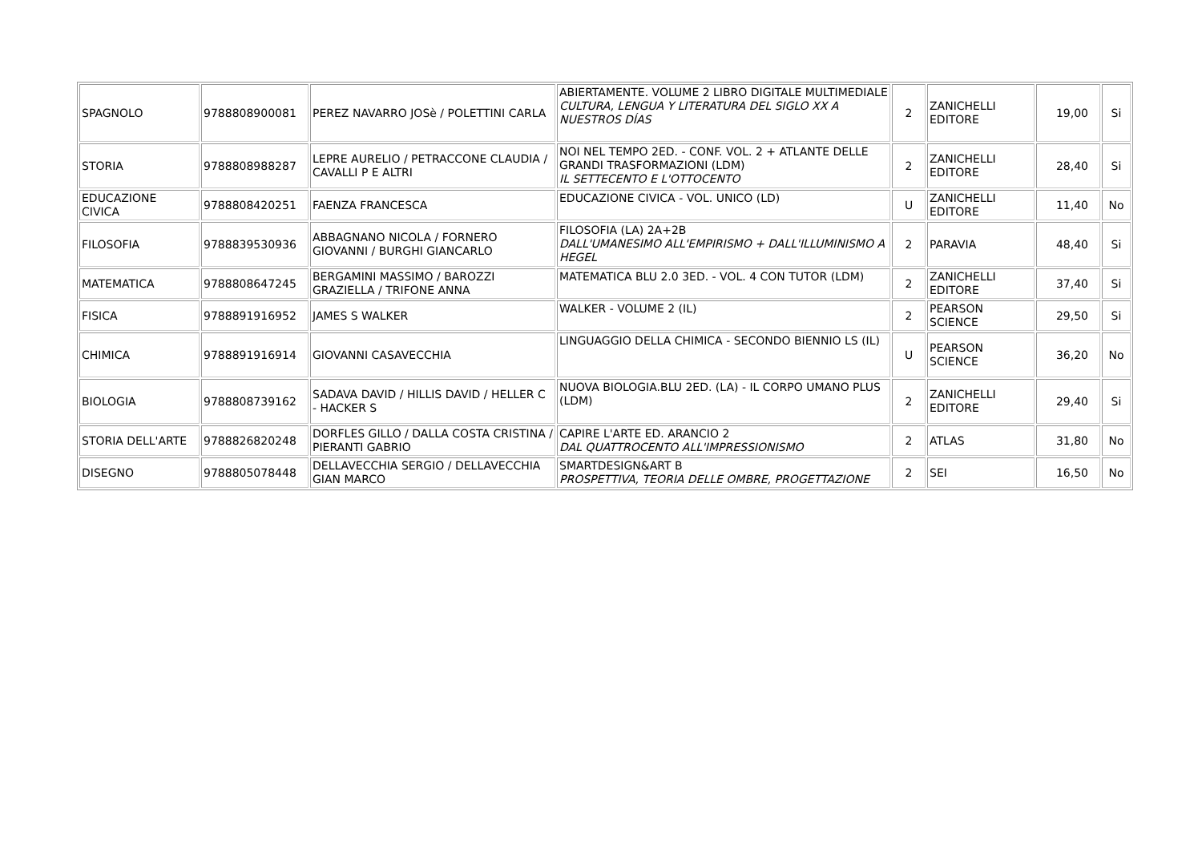| SPAGNOLO | 9788808900081 | PEREZ NAVARRO JOSè / POLETTINI CARLA | ABIERTAMENTE. VOLUME 2 LIBRO DIGITALE MULTIMEDIALE CULTURA, LENGUA Y LITERATURA DEL SIGLO XX A NUESTROS DÍAS | 2 | ZANICHELLI EDITORE | 19,00 | Si |
| STORIA | 9788808988287 | LEPRE AURELIO / PETRACCONE CLAUDIA / CAVALLI P E ALTRI | NOI NEL TEMPO 2ED. - CONF. VOL. 2 + ATLANTE DELLE GRANDI TRASFORMAZIONI (LDM) IL SETTECENTO E L'OTTOCENTO | 2 | ZANICHELLI EDITORE | 28,40 | Si |
| EDUCAZIONE CIVICA | 9788808420251 | FAENZA FRANCESCA | EDUCAZIONE CIVICA - VOL. UNICO (LD) | U | ZANICHELLI EDITORE | 11,40 | No |
| FILOSOFIA | 9788839530936 | ABBAGNANO NICOLA / FORNERO GIOVANNI / BURGHI GIANCARLO | FILOSOFIA (LA) 2A+2B DALL'UMANESIMO ALL'EMPIRISMO + DALL'ILLUMINISMO A HEGEL | 2 | PARAVIA | 48,40 | Si |
| MATEMATICA | 9788808647245 | BERGAMINI MASSIMO / BAROZZI GRAZIELLA / TRIFONE ANNA | MATEMATICA BLU 2.0 3ED. - VOL. 4 CON TUTOR (LDM) | 2 | ZANICHELLI EDITORE | 37,40 | Si |
| FISICA | 9788891916952 | JAMES S WALKER | WALKER - VOLUME 2 (IL) | 2 | PEARSON SCIENCE | 29,50 | Si |
| CHIMICA | 9788891916914 | GIOVANNI CASAVECCHIA | LINGUAGGIO DELLA CHIMICA - SECONDO BIENNIO LS (IL) | U | PEARSON SCIENCE | 36,20 | No |
| BIOLOGIA | 9788808739162 | SADAVA DAVID / HILLIS DAVID / HELLER C - HACKER S | NUOVA BIOLOGIA.BLU 2ED. (LA) - IL CORPO UMANO PLUS (LDM) | 2 | ZANICHELLI EDITORE | 29,40 | Si |
| STORIA DELL'ARTE | 9788826820248 | DORFLES GILLO / DALLA COSTA CRISTINA / PIERANTI GABRIO | CAPIRE L'ARTE ED. ARANCIO 2 DAL QUATTROCENTO ALL'IMPRESSIONISMO | 2 | ATLAS | 31,80 | No |
| DISEGNO | 9788805078448 | DELLAVECCHIA SERGIO / DELLAVECCHIA GIAN MARCO | SMARTDESIGN&ART B PROSPETTIVA, TEORIA DELLE OMBRE, PROGETTAZIONE | 2 | SEI | 16,50 | No |